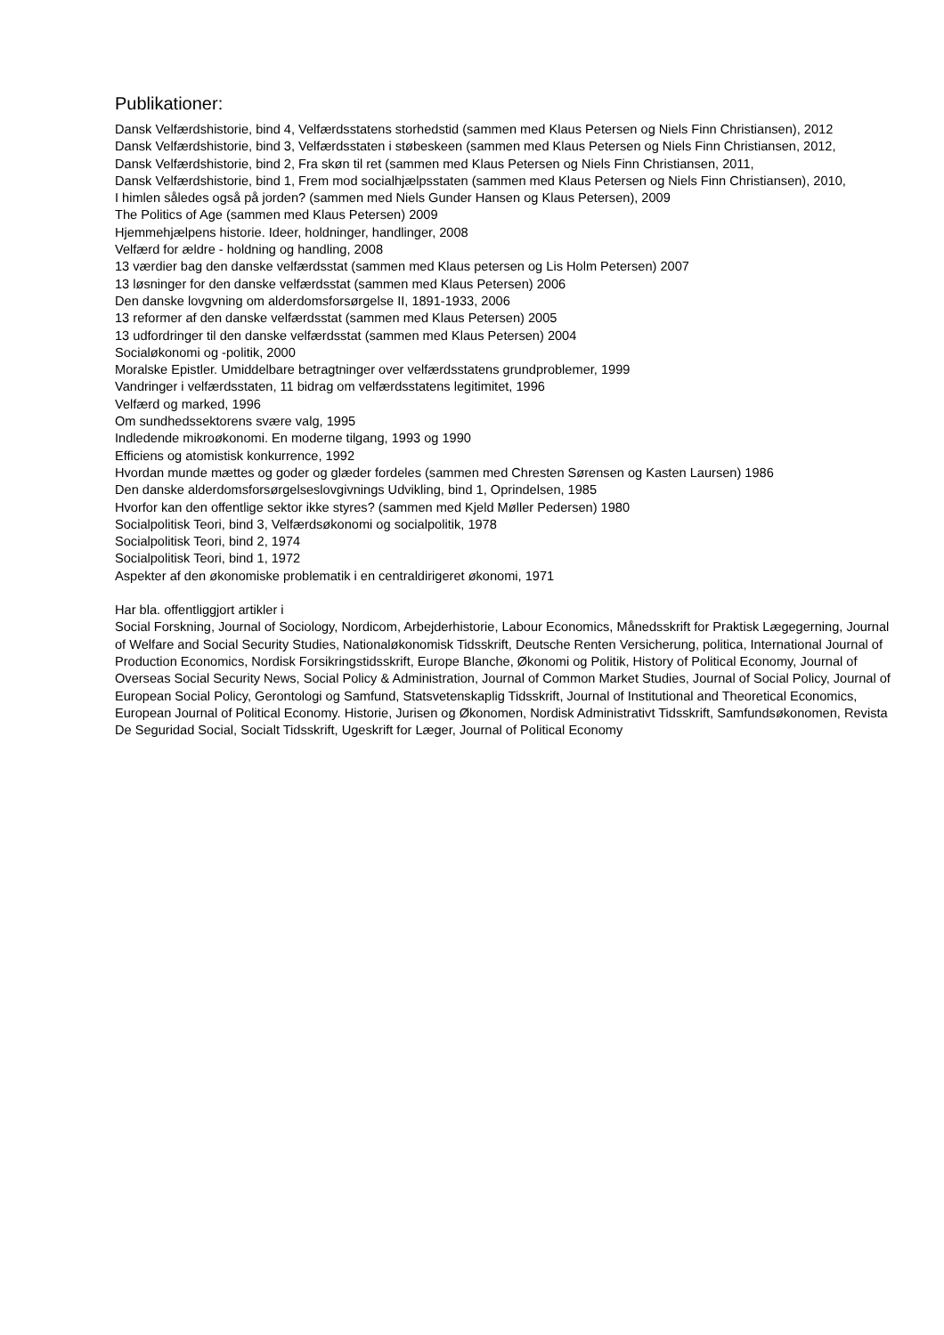Publikationer:
Dansk Velfærdshistorie, bind 4, Velfærdsstatens storhedstid (sammen med Klaus Petersen og Niels Finn Christiansen), 2012
Dansk Velfærdshistorie, bind 3, Velfærdsstaten i støbeskeen (sammen med Klaus Petersen og Niels Finn Christiansen, 2012,
Dansk Velfærdshistorie, bind 2, Fra skøn til ret (sammen med Klaus Petersen og Niels Finn Christiansen, 2011,
Dansk Velfærdshistorie, bind 1, Frem mod socialhjælpsstaten (sammen med Klaus Petersen og Niels Finn Christiansen), 2010,
I himlen således også på jorden? (sammen med Niels Gunder Hansen og Klaus Petersen), 2009
The Politics of Age (sammen med Klaus Petersen) 2009
Hjemmehjælpens historie. Ideer, holdninger, handlinger, 2008
Velfærd for ældre - holdning og handling, 2008
13 værdier bag den danske velfærdsstat (sammen med Klaus petersen og Lis Holm Petersen) 2007
13 løsninger for den danske velfærdsstat (sammen med Klaus Petersen) 2006
Den danske lovgvning om alderdomsforsørgelse II, 1891-1933, 2006
13 reformer af den danske velfærdsstat (sammen med Klaus Petersen) 2005
13 udfordringer til den danske velfærdsstat (sammen med Klaus Petersen) 2004
Socialøkonomi og -politik, 2000
Moralske Epistler. Umiddelbare betragtninger over velfærdsstatens grundproblemer, 1999
Vandringer i velfærdsstaten, 11 bidrag om velfærdsstatens legitimitet, 1996
Velfærd og marked, 1996
Om sundhedssektorens svære valg, 1995
Indledende mikroøkonomi. En moderne tilgang, 1993 og 1990
Efficiens og atomistisk konkurrence, 1992
Hvordan munde mættes og goder og glæder fordeles (sammen med Chresten Sørensen og Kasten Laursen) 1986
Den danske alderdomsforsørgelseslovgivnings Udvikling, bind 1, Oprindelsen, 1985
Hvorfor kan den offentlige sektor ikke styres? (sammen med Kjeld Møller Pedersen) 1980
Socialpolitisk Teori, bind 3, Velfærdsøkonomi og socialpolitik, 1978
Socialpolitisk Teori, bind 2, 1974
Socialpolitisk Teori, bind 1, 1972
Aspekter af den økonomiske problematik i en centraldirigeret økonomi, 1971
Har bla. offentliggjort artikler i
Social Forskning, Journal of Sociology, Nordicom, Arbejderhistorie, Labour Economics, Månedsskrift for Praktisk Lægegerning, Journal of Welfare and Social Security Studies, Nationaløkonomisk Tidsskrift, Deutsche Renten Versicherung, politica, International Journal of Production Economics, Nordisk Forsikringstidsskrift, Europe Blanche, Økonomi og Politik, History of Political Economy, Journal of Overseas Social Security News, Social Policy & Administration, Journal of Common Market Studies, Journal of Social Policy, Journal of European Social Policy, Gerontologi og Samfund, Statsvetenskaplig Tidsskrift, Journal of Institutional and Theoretical Economics, European Journal of Political Economy. Historie, Jurisen og Økonomen, Nordisk Administrativt Tidsskrift, Samfundsøkonomen, Revista De Seguridad Social, Socialt Tidsskrift, Ugeskrift for Læger, Journal of Political Economy